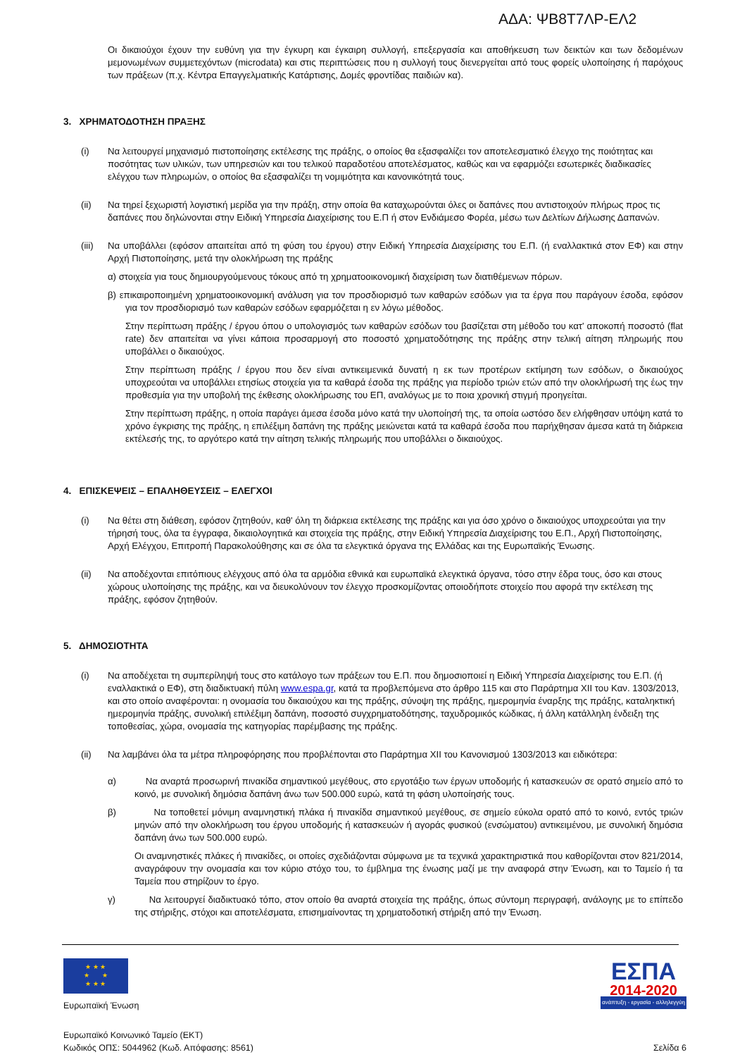ΑΔΑ: ΨΒ8Τ7ΛΡ-ΕΛ2
Οι δικαιούχοι έχουν την ευθύνη για την έγκυρη και έγκαιρη συλλογή, επεξεργασία και αποθήκευση των δεικτών και των δεδομένων μεμονωμένων συμμετεχόντων (microdata) και στις περιπτώσεις που η συλλογή τους διενεργείται από τους φορείς υλοποίησης ή παρόχους των πράξεων (π.χ. Κέντρα Επαγγελματικής Κατάρτισης, Δομές φροντίδας παιδιών κα).
3. ΧΡΗΜΑΤΟΔΟΤΗΣΗ ΠΡΑΞΗΣ
(i) Να λειτουργεί μηχανισμό πιστοποίησης εκτέλεσης της πράξης, ο οποίος θα εξασφαλίζει τον αποτελεσματικό έλεγχο της ποιότητας και ποσότητας των υλικών, των υπηρεσιών και του τελικού παραδοτέου αποτελέσματος, καθώς και να εφαρμόζει εσωτερικές διαδικασίες ελέγχου των πληρωμών, ο οποίος θα εξασφαλίζει τη νομιμότητα και κανονικότητά τους.
(ii) Να τηρεί ξεχωριστή λογιστική μερίδα για την πράξη, στην οποία θα καταχωρούνται όλες οι δαπάνες που αντιστοιχούν πλήρως προς τις δαπάνες που δηλώνονται στην Ειδική Υπηρεσία Διαχείρισης του Ε.Π ή στον Ενδιάμεσο Φορέα, μέσω των Δελτίων Δήλωσης Δαπανών.
(iii)
Να υποβάλλει (εφόσον απαιτείται από τη φύση του έργου) στην Ειδική Υπηρεσία Διαχείρισης του Ε.Π. (ή εναλλακτικά στον ΕΦ) και στην Αρχή Πιστοποίησης, μετά την ολοκλήρωση της πράξης
α) στοιχεία για τους δημιουργούμενους τόκους από τη χρηματοοικονομική διαχείριση των διατιθέμενων πόρων.
β) επικαιροποιημένη χρηματοοικονομική ανάλυση για τον προσδιορισμό των καθαρών εσόδων για τα έργα που παράγουν έσοδα, εφόσον για τον προσδιορισμό των καθαρών εσόδων εφαρμόζεται η εν λόγω μέθοδος.
Στην περίπτωση πράξης / έργου όπου ο υπολογισμός των καθαρών εσόδων του βασίζεται στη μέθοδο του κατ' αποκοπή ποσοστό (flat rate) δεν απαιτείται να γίνει κάποια προσαρμογή στο ποσοστό χρηματοδότησης της πράξης στην τελική αίτηση πληρωμής που υποβάλλει ο δικαιούχος.
Στην περίπτωση πράξης / έργου που δεν είναι αντικειμενικά δυνατή η εκ των προτέρων εκτίμηση των εσόδων, ο δικαιούχος υποχρεούται να υποβάλλει ετησίως στοιχεία για τα καθαρά έσοδα της πράξης για περίοδο τριών ετών από την ολοκλήρωσή της έως την προθεσμία για την υποβολή της έκθεσης ολοκλήρωσης του ΕΠ, αναλόγως με το ποια χρονική στιγμή προηγείται.
Στην περίπτωση πράξης, η οποία παράγει άμεσα έσοδα μόνο κατά την υλοποίησή της, τα οποία ωστόσο δεν ελήφθησαν υπόψη κατά το χρόνο έγκρισης της πράξης, η επιλέξιμη δαπάνη της πράξης μειώνεται κατά τα καθαρά έσοδα που παρήχθησαν άμεσα κατά τη διάρκεια εκτέλεσής της, το αργότερο κατά την αίτηση τελικής πληρωμής που υποβάλλει ο δικαιούχος.
4. ΕΠΙΣΚΕΨΕΙΣ – ΕΠΑΛΗΘΕΥΣΕΙΣ – ΕΛΕΓΧΟΙ
(i) Να θέτει στη διάθεση, εφόσον ζητηθούν, καθ' όλη τη διάρκεια εκτέλεσης της πράξης και για όσο χρόνο ο δικαιούχος υποχρεούται για την τήρησή τους, όλα τα έγγραφα, δικαιολογητικά και στοιχεία της πράξης, στην Ειδική Υπηρεσία Διαχείρισης του Ε.Π., Αρχή Πιστοποίησης, Αρχή Ελέγχου, Επιτροπή Παρακολούθησης και σε όλα τα ελεγκτικά όργανα της Ελλάδας και της Ευρωπαϊκής Ένωσης.
(ii) Να αποδέχονται επιτόπιους ελέγχους από όλα τα αρμόδια εθνικά και ευρωπαϊκά ελεγκτικά όργανα, τόσο στην έδρα τους, όσο και στους χώρους υλοποίησης της πράξης, και να διευκολύνουν τον έλεγχο προσκομίζοντας οποιοδήποτε στοιχείο που αφορά την εκτέλεση της πράξης, εφόσον ζητηθούν.
5. ΔΗΜΟΣΙΟΤΗΤΑ
(i) Να αποδέχεται τη συμπερίληψή τους στο κατάλογο των πράξεων του Ε.Π. που δημοσιοποιεί η Ειδική Υπηρεσία Διαχείρισης του Ε.Π. (ή εναλλακτικά ο ΕΦ), στη διαδικτυακή πύλη www.espa.gr, κατά τα προβλεπόμενα στο άρθρο 115 και στο Παράρτημα XII του Καν. 1303/2013, και στο οποίο αναφέρονται: η ονομασία του δικαιούχου και της πράξης, σύνοψη της πράξης, ημερομηνία έναρξης της πράξης, καταληκτική ημερομηνία πράξης, συνολική επιλέξιμη δαπάνη, ποσοστό συγχρηματοδότησης, ταχυδρομικός κώδικας, ή άλλη κατάλληλη ένδειξη της τοποθεσίας, χώρα, ονομασία της κατηγορίας παρέμβασης της πράξης.
(ii) Να λαμβάνει όλα τα μέτρα πληροφόρησης που προβλέπονται στο Παράρτημα XII του Κανονισμού 1303/2013 και ειδικότερα:
α) Να αναρτά προσωρινή πινακίδα σημαντικού μεγέθους, στο εργοτάξιο των έργων υποδομής ή κατασκευών σε ορατό σημείο από το κοινό, με συνολική δημόσια δαπάνη άνω των 500.000 ευρώ, κατά τη φάση υλοποίησής τους.
β) Να τοποθετεί μόνιμη αναμνηστική πλάκα ή πινακίδα σημαντικού μεγέθους, σε σημείο εύκολα ορατό από το κοινό, εντός τριών μηνών από την ολοκλήρωση του έργου υποδομής ή κατασκευών ή αγοράς φυσικού (ενσώματου) αντικειμένου, με συνολική δημόσια δαπάνη άνω των 500.000 ευρώ.
Οι αναμνηστικές πλάκες ή πινακίδες, οι οποίες σχεδιάζονται σύμφωνα με τα τεχνικά χαρακτηριστικά που καθορίζονται στον 821/2014, αναγράφουν την ονομασία και τον κύριο στόχο του, το έμβλημα της ένωσης μαζί με την αναφορά στην Ένωση, και το Ταμείο ή τα Ταμεία που στηρίζουν το έργο.
γ) Να λειτουργεί διαδικτυακό τόπο, στον οποίο θα αναρτά στοιχεία της πράξης, όπως σύντομη περιγραφή, ανάλογης με το επίπεδο της στήριξης, στόχοι και αποτελέσματα, επισημαίνοντας τη χρηματοδοτική στήριξη από την Ένωση.
★ ★ ★
★ ★
★ ★ ★
Ευρωπαϊκή Ένωση
ΕΣΠΑ
2014-2020
ανάπτυξη - εργασία - αλληλεγγύη
Ευρωπαϊκό Κοινωνικό Ταμείο (ΕΚΤ)
Κωδικός ΟΠΣ: 5044962 (Κωδ. Απόφασης: 8561) Σελίδα 6